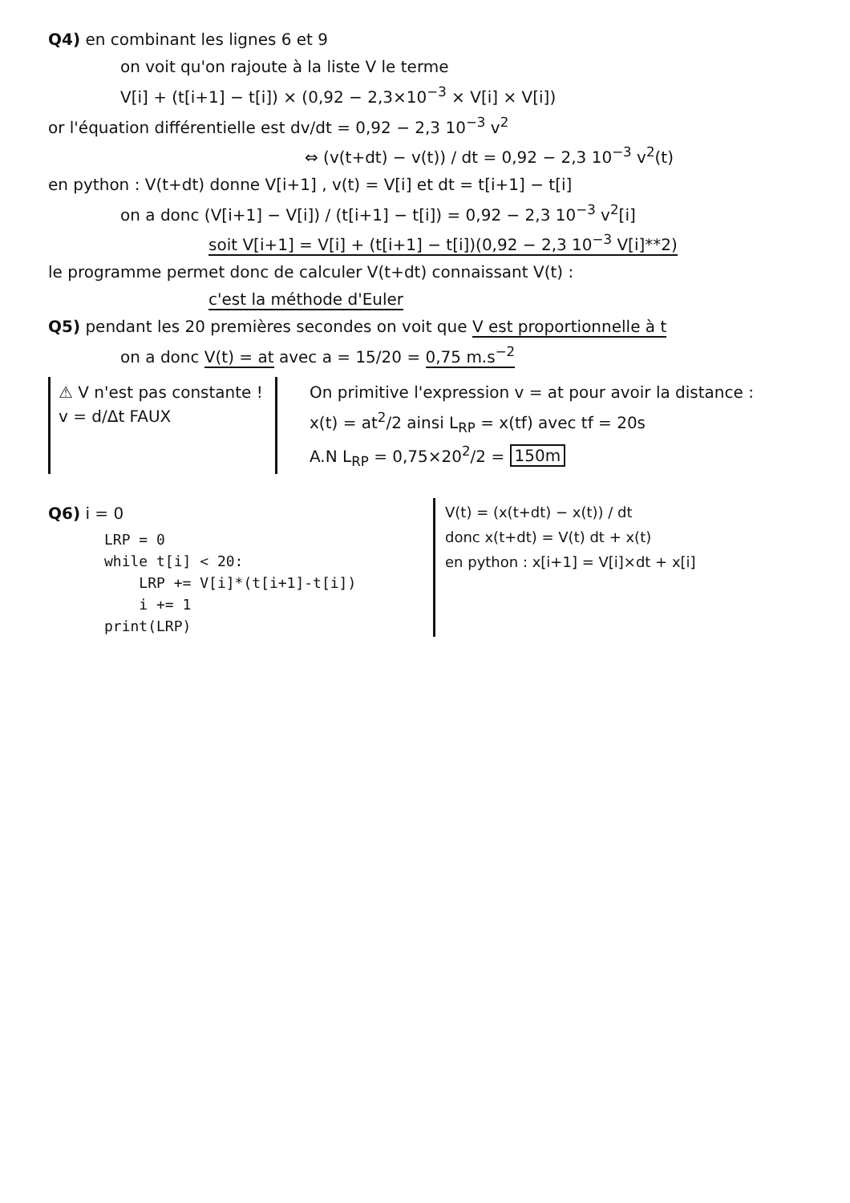Q4) en combinant les lignes 6 et 9
on voit qu'on rajoute à la liste V le terme
V[i] + (t[i+1] − t[i]) × (0,92 − 2,3×10<sup>−3</sup> × V[i] × V[i])
or l'équation différentielle est dv/dt = 0,92 − 2,3 10<sup>−3</sup> v<sup>2</sup>
⇔ (v(t+dt) − v(t)) / dt = 0,92 − 2,3 10<sup>−3</sup> v<sup>2</sup>(t)
en python : V(t+dt) donne V[i+1] , v(t) = V[i] et dt = t[i+1] − t[i]
on a donc (V[i+1] − V[i]) / (t[i+1] − t[i]) = 0,92 − 2,3 10<sup>−3</sup> v<sup>2</sup>[i]
soit V[i+1] = V[i] + (t[i+1] − t[i])(0,92 − 2,3 10<sup>−3</sup> V[i]**2)
le programme permet donc de calculer V(t+dt) connaissant V(t) :
c'est la méthode d'Euler
Q5) pendant les 20 premières secondes on voit que V est proportionnelle à t
on a donc V(t) = at avec a = 15/20 = 0,75 m.s<sup>−2</sup>
⚠ V n'est pas constante !
v = d/Δt FAUX
On primitive l'expression v = at pour avoir la distance :
x(t) = at<sup>2</sup>/2 ainsi L<sub>RP</sub> = x(tf) avec tf = 20s
A.N L<sub>RP</sub> = 0,75×20<sup>2</sup>/2 = 150m
Q6) i = 0
LRP = 0
while t[i] < 20:
LRP += V[i]*(t[i+1]-t[i])
i += 1
print(LRP)
V(t) = (x(t+dt) − x(t)) / dt
donc x(t+dt) = V(t) dt + x(t)
en python : x[i+1] = V[i]×dt + x[i]